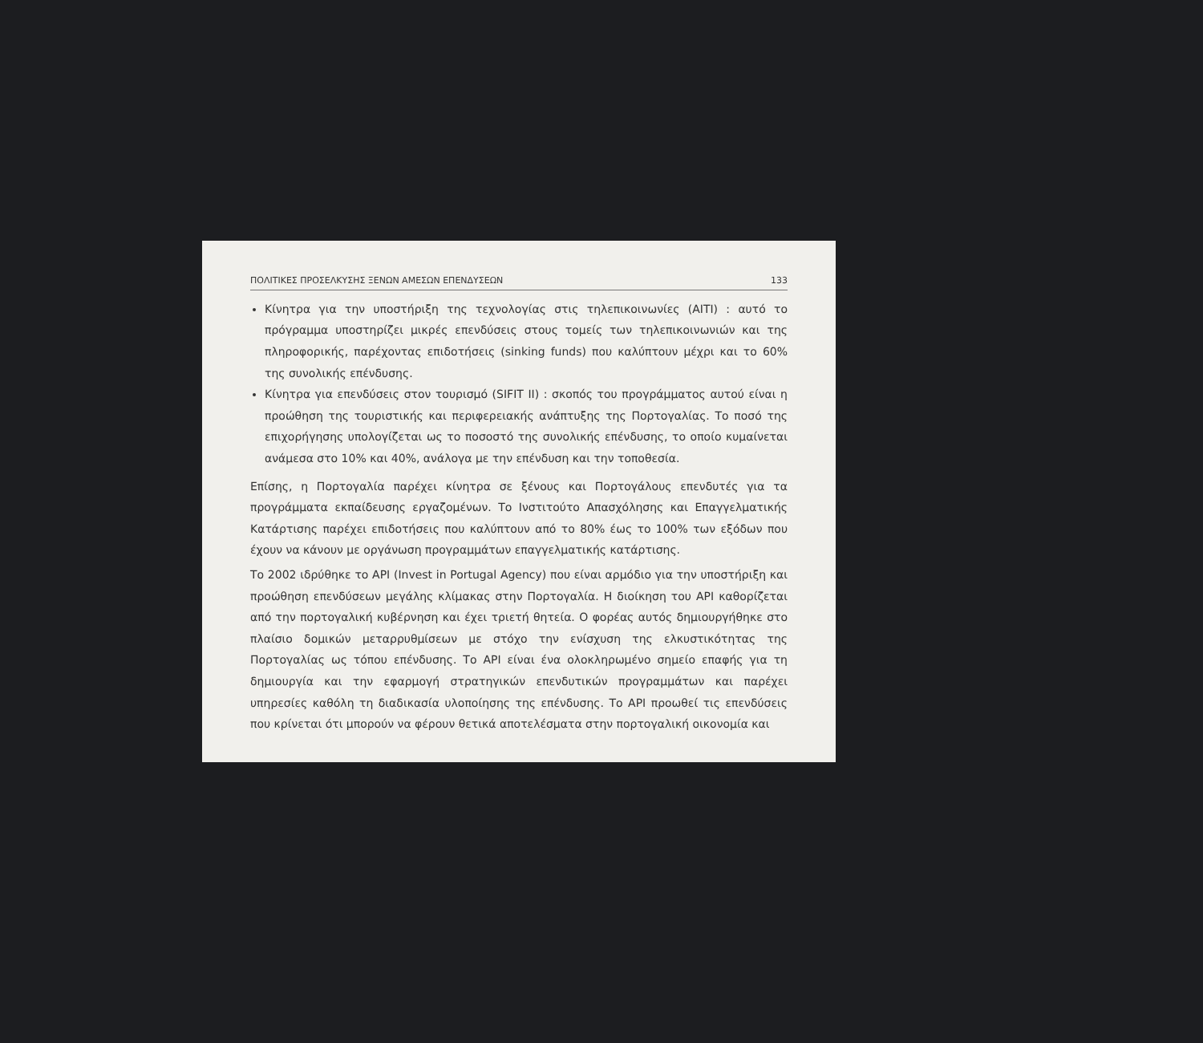ΠΟΛΙΤΙΚΕΣ ΠΡΟΣΕΛΚΥΣΗΣ ΞΕΝΩΝ ΑΜΕΣΩΝ ΕΠΕΝΔΥΣΕΩΝ 133
Κίνητρα για την υποστήριξη της τεχνολογίας στις τηλεπικοινωνίες (AITI) : αυτό το πρόγραμμα υποστηρίζει μικρές επενδύσεις στους τομείς των τηλεπικοινωνιών και της πληροφορικής, παρέχοντας επιδοτήσεις (sinking funds) που καλύπτουν μέχρι και το 60% της συνολικής επένδυσης.
Κίνητρα για επενδύσεις στον τουρισμό (SIFIT II) : σκοπός του προγράμματος αυτού είναι η προώθηση της τουριστικής και περιφερειακής ανάπτυξης της Πορτογαλίας. Το ποσό της επιχορήγησης υπολογίζεται ως το ποσοστό της συνολικής επένδυσης, το οποίο κυμαίνεται ανάμεσα στο 10% και 40%, ανάλογα με την επένδυση και την τοποθεσία.
Επίσης, η Πορτογαλία παρέχει κίνητρα σε ξένους και Πορτογάλους επενδυτές για τα προγράμματα εκπαίδευσης εργαζομένων. Το Ινστιτούτο Απασχόλησης και Επαγγελματικής Κατάρτισης παρέχει επιδοτήσεις που καλύπτουν από το 80% έως το 100% των εξόδων που έχουν να κάνουν με οργάνωση προγραμμάτων επαγγελματικής κατάρτισης.
Το 2002 ιδρύθηκε το API (Invest in Portugal Agency) που είναι αρμόδιο για την υποστήριξη και προώθηση επενδύσεων μεγάλης κλίμακας στην Πορτογαλία. Η διοίκηση του API καθορίζεται από την πορτογαλική κυβέρνηση και έχει τριετή θητεία. Ο φορέας αυτός δημιουργήθηκε στο πλαίσιο δομικών μεταρρυθμίσεων με στόχο την ενίσχυση της ελκυστικότητας της Πορτογαλίας ως τόπου επένδυσης. Το API είναι ένα ολοκληρωμένο σημείο επαφής για τη δημιουργία και την εφαρμογή στρατηγικών επενδυτικών προγραμμάτων και παρέχει υπηρεσίες καθόλη τη διαδικασία υλοποίησης της επένδυσης. Το API προωθεί τις επενδύσεις που κρίνεται ότι μπορούν να φέρουν θετικά αποτελέσματα στην πορτογαλική οικονομία και